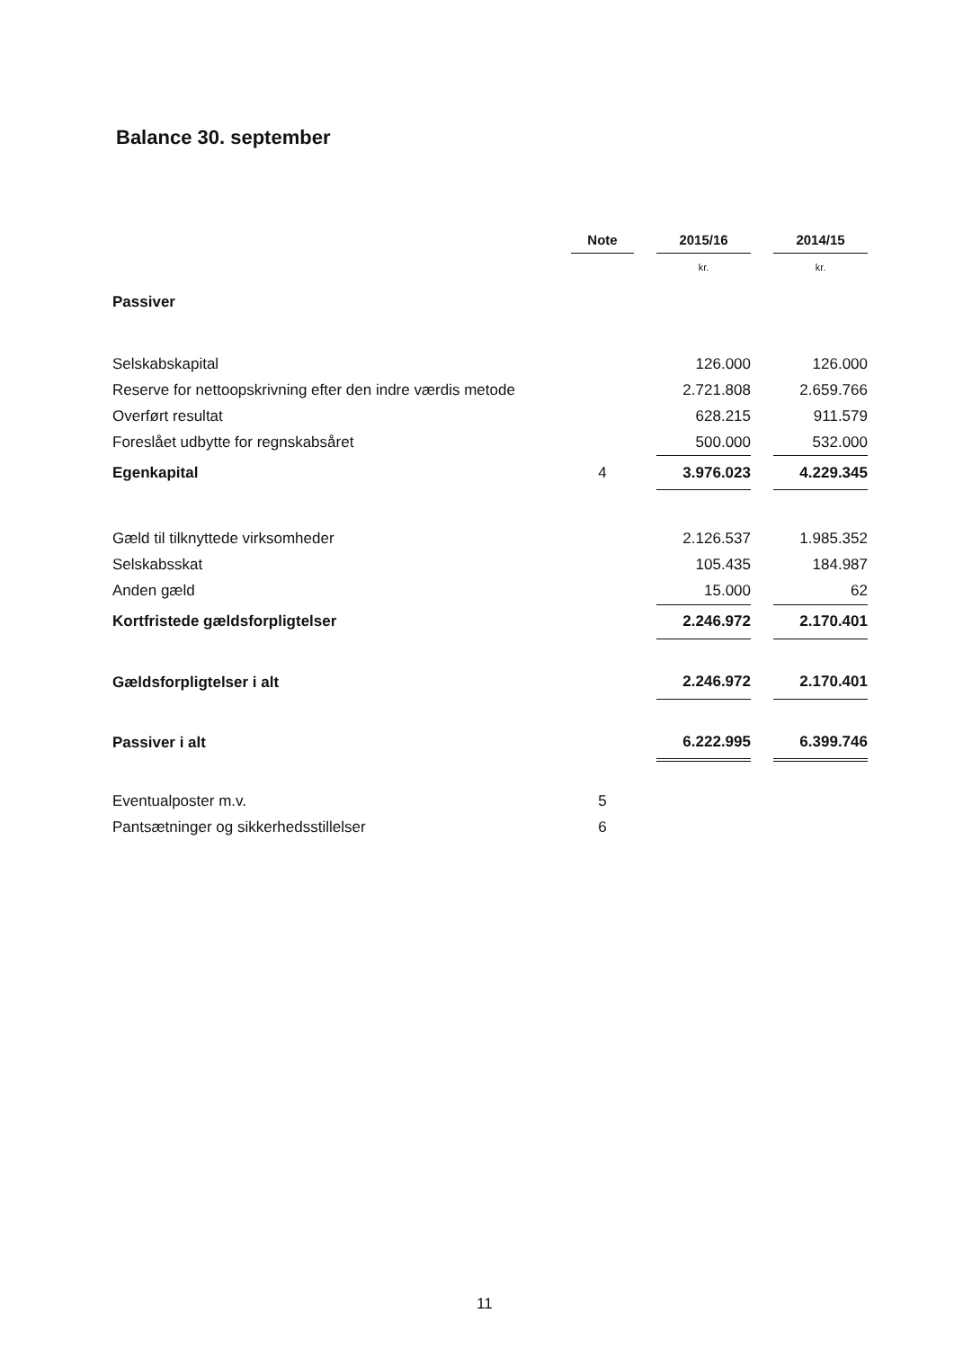Balance 30. september
| | Note | | 2015/16 | | 2014/15 |
| --- | --- | --- | --- | --- | --- |
| | | | kr. | | kr. |
| Passiver | | | | | |
| Selskabskapital | | | 126.000 | | 126.000 |
| Reserve for nettoopskrivning efter den indre værdis metode | | | 2.721.808 | | 2.659.766 |
| Overført resultat | | | 628.215 | | 911.579 |
| Foreslået udbytte for regnskabsåret | | | 500.000 | | 532.000 |
| Egenkapital | 4 | | 3.976.023 | | 4.229.345 |
| Gæld til tilknyttede virksomheder | | | 2.126.537 | | 1.985.352 |
| Selskabsskat | | | 105.435 | | 184.987 |
| Anden gæld | | | 15.000 | | 62 |
| Kortfristede gældsforpligtelser | | | 2.246.972 | | 2.170.401 |
| Gældsforpligtelser i alt | | | 2.246.972 | | 2.170.401 |
| Passiver i alt | | | 6.222.995 | | 6.399.746 |
| Eventualposter m.v. | 5 | | | | |
| Pantsætninger og sikkerhedsstillelser | 6 | | | | |
11